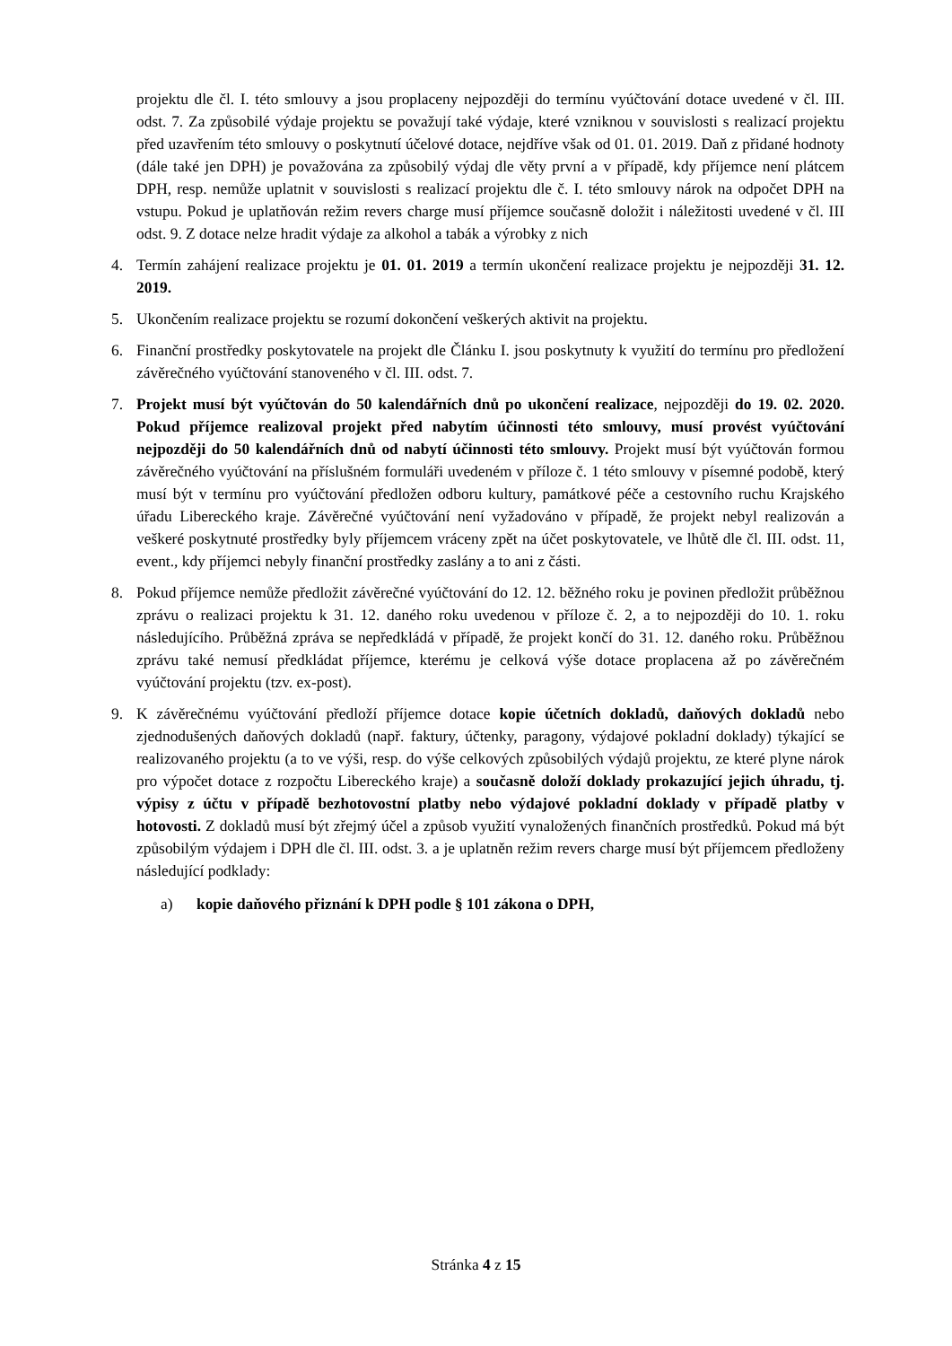projektu dle čl. I. této smlouvy a jsou proplaceny nejpozději do termínu vyúčtování dotace uvedené v čl. III. odst. 7. Za způsobilé výdaje projektu se považují také výdaje, které vzniknou v souvislosti s realizací projektu před uzavřením této smlouvy o poskytnutí účelové dotace, nejdříve však od 01. 01. 2019. Daň z přidané hodnoty (dále také jen DPH) je považována za způsobilý výdaj dle věty první a v případě, kdy příjemce není plátcem DPH, resp. nemůže uplatnit v souvislosti s realizací projektu dle č. I. této smlouvy nárok na odpočet DPH na vstupu. Pokud je uplatňován režim revers charge musí příjemce současně doložit i náležitosti uvedené v čl. III odst. 9. Z dotace nelze hradit výdaje za alkohol a tabák a výrobky z nich
4. Termín zahájení realizace projektu je 01. 01. 2019 a termín ukončení realizace projektu je nejpozději 31. 12. 2019.
5. Ukončením realizace projektu se rozumí dokončení veškerých aktivit na projektu.
6. Finanční prostředky poskytovatele na projekt dle Článku I. jsou poskytnuty k využití do termínu pro předložení závěrečného vyúčtování stanoveného v čl. III. odst. 7.
7. Projekt musí být vyúčtován do 50 kalendářních dnů po ukončení realizace, nejpozději do 19. 02. 2020. Pokud příjemce realizoval projekt před nabytím účinnosti této smlouvy, musí provést vyúčtování nejpozději do 50 kalendářních dnů od nabytí účinnosti této smlouvy. Projekt musí být vyúčtován formou závěrečného vyúčtování na příslušném formuláři uvedeném v příloze č. 1 této smlouvy v písemné podobě, který musí být v termínu pro vyúčtování předložen odboru kultury, památkové péče a cestovního ruchu Krajského úřadu Libereckého kraje. Závěrečné vyúčtování není vyžadováno v případě, že projekt nebyl realizován a veškeré poskytnuté prostředky byly příjemcem vráceny zpět na účet poskytovatele, ve lhůtě dle čl. III. odst. 11, event., kdy příjemci nebyly finanční prostředky zaslány a to ani z části.
8. Pokud příjemce nemůže předložit závěrečné vyúčtování do 12. 12. běžného roku je povinen předložit průběžnou zprávu o realizaci projektu k 31. 12. daného roku uvedenou v příloze č. 2, a to nejpozději do 10. 1. roku následujícího. Průběžná zpráva se nepředkládá v případě, že projekt končí do 31. 12. daného roku. Průběžnou zprávu také nemusí předkládat příjemce, kterému je celková výše dotace proplacena až po závěrečném vyúčtování projektu (tzv. ex-post).
9. K závěrečnému vyúčtování předloží příjemce dotace kopie účetních dokladů, daňových dokladů nebo zjednodušených daňových dokladů (např. faktury, účtenky, paragony, výdajové pokladní doklady) týkající se realizovaného projektu (a to ve výši, resp. do výše celkových způsobilých výdajů projektu, ze které plyne nárok pro výpočet dotace z rozpočtu Libereckého kraje) a současně doloží doklady prokazující jejich úhradu, tj. výpisy z účtu v případě bezhotovostní platby nebo výdajové pokladní doklady v případě platby v hotovosti. Z dokladů musí být zřejmý účel a způsob využití vynaložených finančních prostředků. Pokud má být způsobilým výdajem i DPH dle čl. III. odst. 3. a je uplatněn režim revers charge musí být příjemcem předloženy následující podklady:
a) kopie daňového přiznání k DPH podle § 101 zákona o DPH,
Stránka 4 z 15